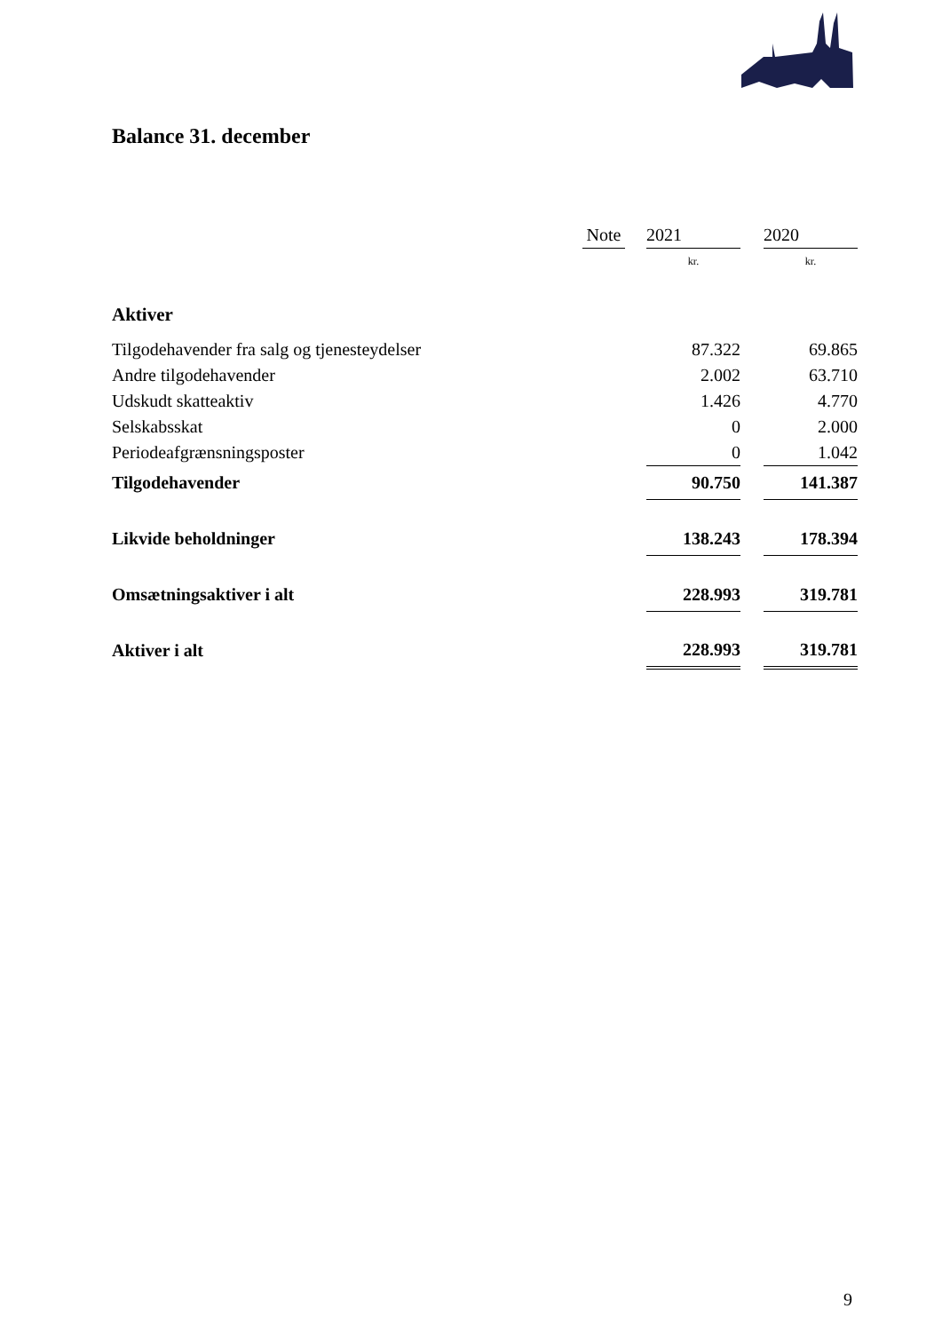Balance 31. december
| | Note | | 2021 | | 2020 |
| --- | --- | --- | --- | --- | --- |
| | | | kr. | | kr. |
| Aktiver | | | | | |
| Tilgodehavender fra salg og tjenesteydelser | | | 87.322 | | 69.865 |
| Andre tilgodehavender | | | 2.002 | | 63.710 |
| Udskudt skatteaktiv | | | 1.426 | | 4.770 |
| Selskabsskat | | | 0 | | 2.000 |
| Periodeafgrænsningsposter | | | 0 | | 1.042 |
| Tilgodehavender | | | 90.750 | | 141.387 |
| Likvide beholdninger | | | 138.243 | | 178.394 |
| Omsætningsaktiver i alt | | | 228.993 | | 319.781 |
| Aktiver i alt | | | 228.993 | | 319.781 |
9